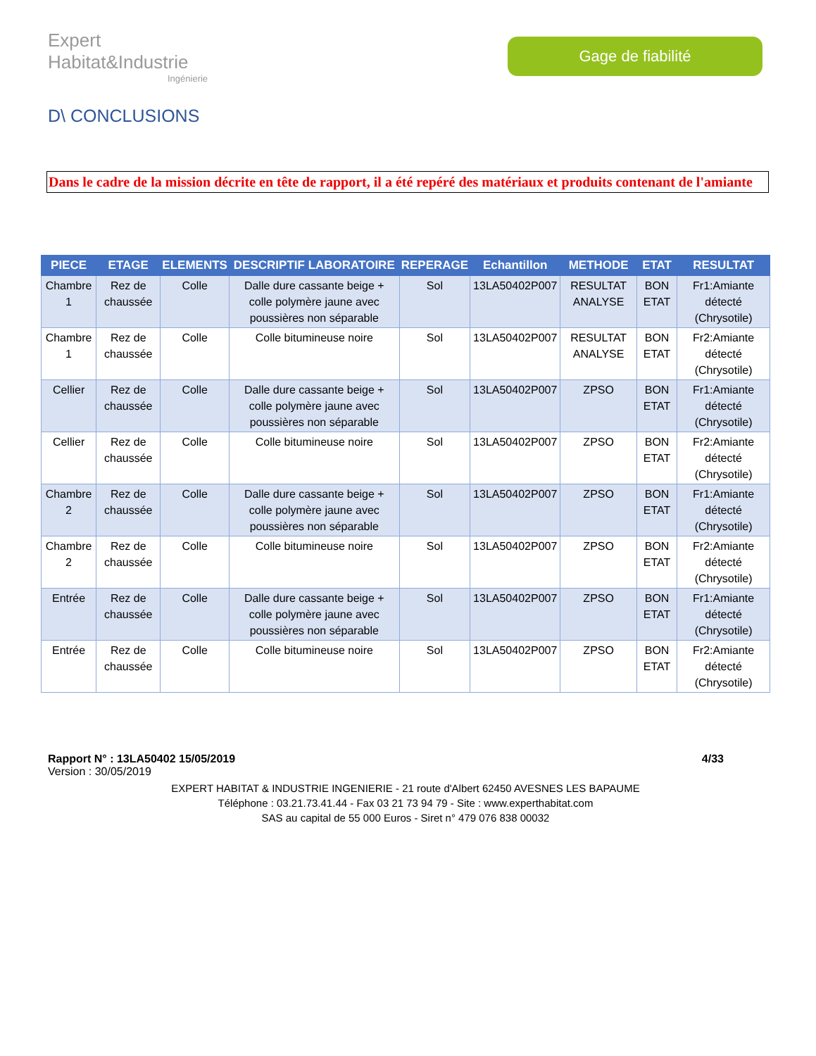Expert Habitat&Industrie
Ingénierie
Gage de fiabilité
D\ CONCLUSIONS
Dans le cadre de la mission décrite en tête de rapport, il a été repéré des matériaux et produits contenant de l'amiante
| PIECE | ETAGE | ELEMENTS | DESCRIPTIF LABORATOIRE | REPERAGE | Echantillon | METHODE | ETAT | RESULTAT |
| --- | --- | --- | --- | --- | --- | --- | --- | --- |
| Chambre 1 | Rez de chaussée | Colle | Dalle dure cassante beige + colle polymère jaune avec poussières non séparable | Sol | 13LA50402P007 | RESULTAT ANALYSE | BON ETAT | Fr1:Amiante détecté (Chrysotile) |
| Chambre 1 | Rez de chaussée | Colle | Colle bitumineuse noire | Sol | 13LA50402P007 | RESULTAT ANALYSE | BON ETAT | Fr2:Amiante détecté (Chrysotile) |
| Cellier | Rez de chaussée | Colle | Dalle dure cassante beige + colle polymère jaune avec poussières non séparable | Sol | 13LA50402P007 | ZPSO | BON ETAT | Fr1:Amiante détecté (Chrysotile) |
| Cellier | Rez de chaussée | Colle | Colle bitumineuse noire | Sol | 13LA50402P007 | ZPSO | BON ETAT | Fr2:Amiante détecté (Chrysotile) |
| Chambre 2 | Rez de chaussée | Colle | Dalle dure cassante beige + colle polymère jaune avec poussières non séparable | Sol | 13LA50402P007 | ZPSO | BON ETAT | Fr1:Amiante détecté (Chrysotile) |
| Chambre 2 | Rez de chaussée | Colle | Colle bitumineuse noire | Sol | 13LA50402P007 | ZPSO | BON ETAT | Fr2:Amiante détecté (Chrysotile) |
| Entrée | Rez de chaussée | Colle | Dalle dure cassante beige + colle polymère jaune avec poussières non séparable | Sol | 13LA50402P007 | ZPSO | BON ETAT | Fr1:Amiante détecté (Chrysotile) |
| Entrée | Rez de chaussée | Colle | Colle bitumineuse noire | Sol | 13LA50402P007 | ZPSO | BON ETAT | Fr2:Amiante détecté (Chrysotile) |
Rapport N° : 13LA50402 15/05/2019 4/33
Version : 30/05/2019
EXPERT HABITAT & INDUSTRIE INGENIERIE - 21 route d'Albert 62450 AVESNES LES BAPAUME
Téléphone : 03.21.73.41.44 - Fax 03 21 73 94 79 - Site : www.experthabitat.com
SAS au capital de 55 000 Euros - Siret n° 479 076 838 00032